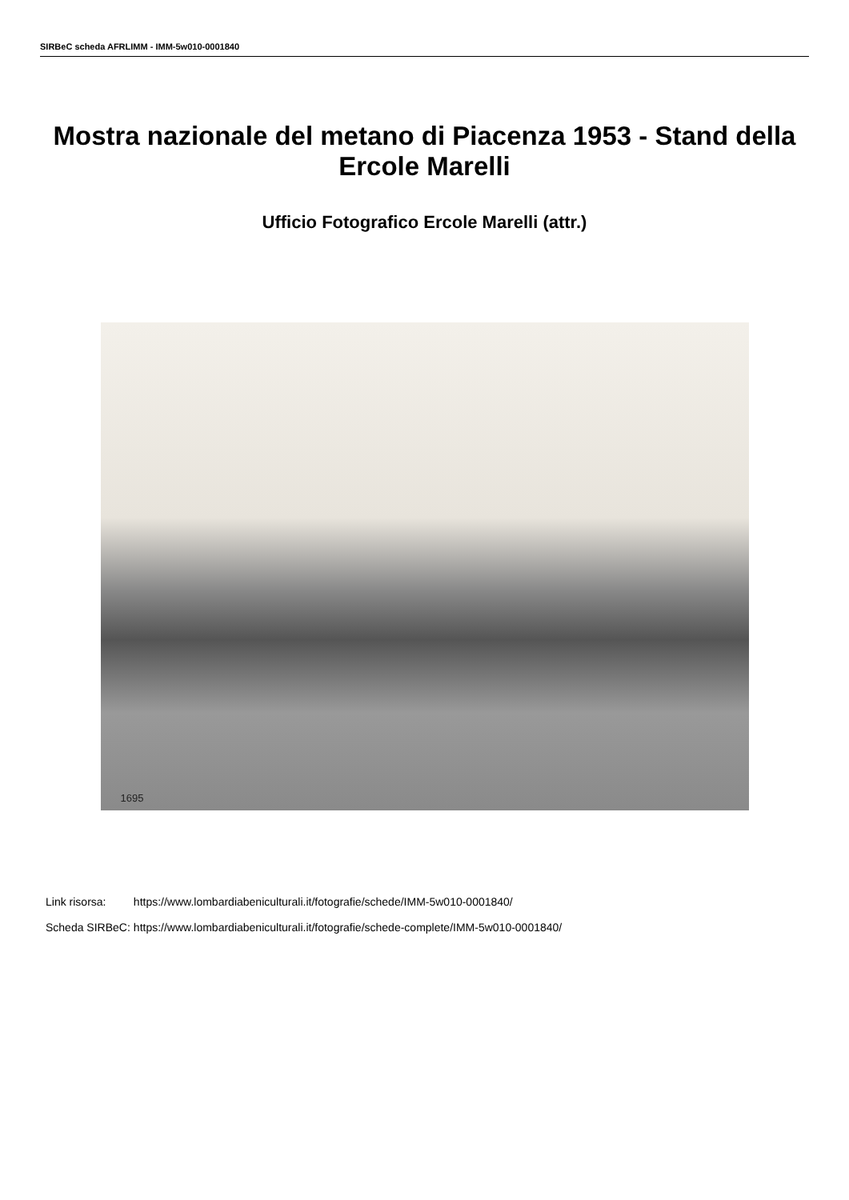SIRBeC scheda AFRLIMM - IMM-5w010-0001840
Mostra nazionale del metano di Piacenza 1953 - Stand della Ercole Marelli
Ufficio Fotografico Ercole Marelli (attr.)
1695
| Link risorsa: | https://www.lombardiabeniculturali.it/fotografie/schede/IMM-5w010-0001840/ |
| Scheda SIRBeC: | https://www.lombardiabeniculturali.it/fotografie/schede-complete/IMM-5w010-0001840/ |